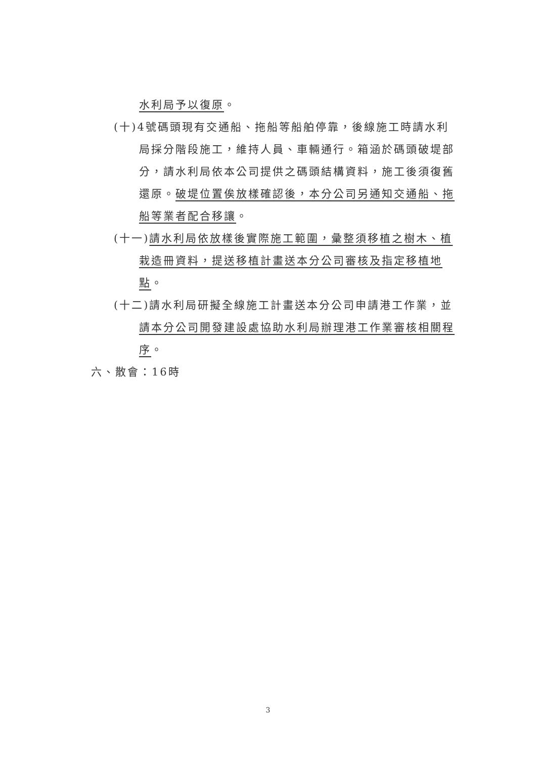水利局予以復原。
(十)4號碼頭現有交通船、拖船等船舶停靠，後線施工時請水利局採分階段施工，維持人員、車輛通行。箱涵於碼頭破堤部分，請水利局依本公司提供之碼頭結構資料，施工後須復舊還原。破堤位置俟放樣確認後，本分公司另通知交通船、拖船等業者配合移讓。
(十一)請水利局依放樣後實際施工範圍，彙整須移植之樹木、植栽造冊資料，提送移植計畫送本分公司審核及指定移植地點。
(十二)請水利局研擬全線施工計畫送本分公司申請港工作業，並請本分公司開發建設處協助水利局辦理港工作業審核相關程序。
六、散會：16時
3